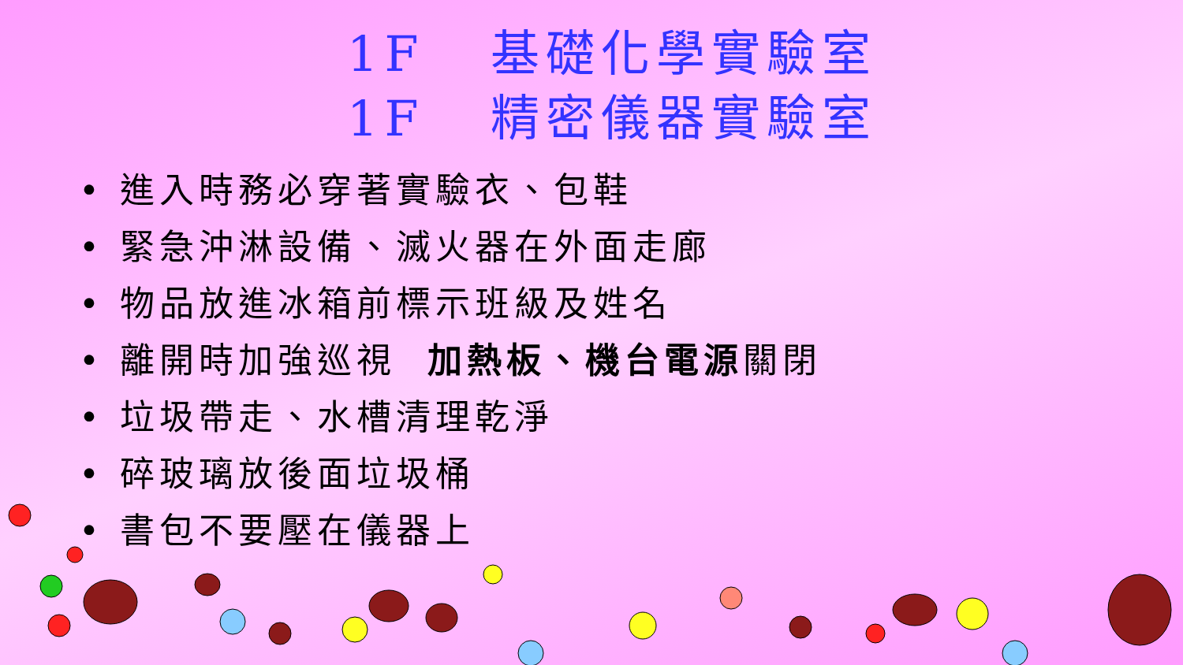1F 基礎化學實驗室
1F 精密儀器實驗室
• 進入時務必穿著實驗衣、包鞋
• 緊急沖淋設備、滅火器在外面走廊
• 物品放進冰箱前標示班級及姓名
• 離開時加強巡視 加熱板、機台電源關閉
• 垃圾帶走、水槽清理乾淨
• 碎玻璃放後面垃圾桶
• 書包不要壓在儀器上